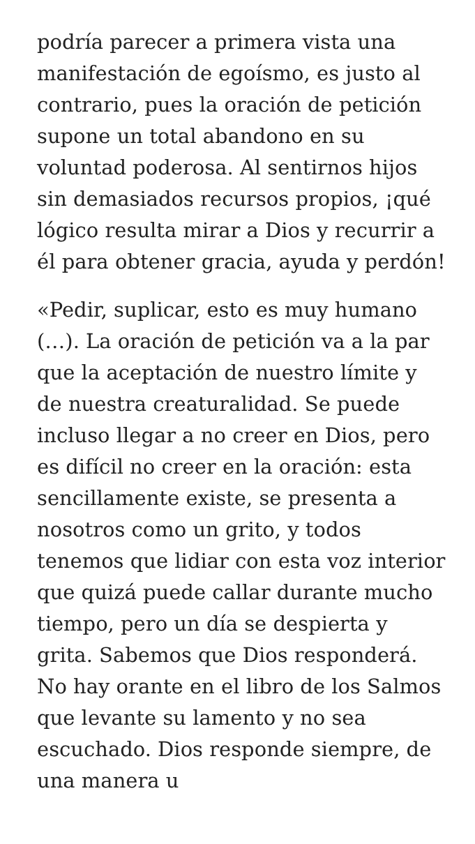podría parecer a primera vista una manifestación de egoísmo, es justo al contrario, pues la oración de petición supone un total abandono en su voluntad poderosa. Al sentirnos hijos sin demasiados recursos propios, ¡qué lógico resulta mirar a Dios y recurrir a él para obtener gracia, ayuda y perdón!
«Pedir, suplicar, esto es muy humano (…). La oración de petición va a la par que la aceptación de nuestro límite y de nuestra creaturalidad. Se puede incluso llegar a no creer en Dios, pero es difícil no creer en la oración: esta sencillamente existe, se presenta a nosotros como un grito, y todos tenemos que lidiar con esta voz interior que quizá puede callar durante mucho tiempo, pero un día se despierta y grita. Sabemos que Dios responderá. No hay orante en el libro de los Salmos que levante su lamento y no sea escuchado. Dios responde siempre, de una manera u